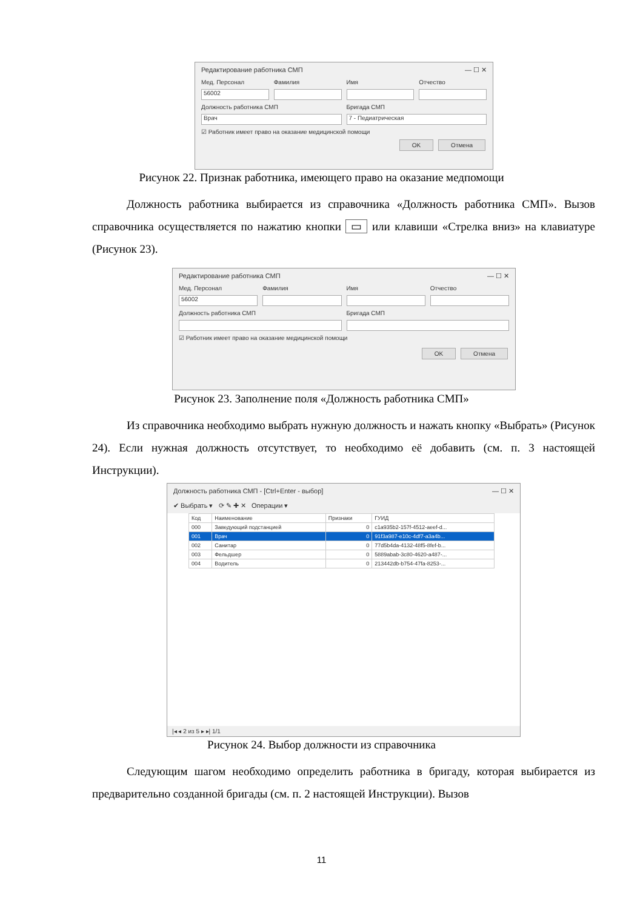Редактирование работника СМП — ☐ ✕
Мед. Персонал Фамилия Имя Отчество
56002
Должность работника СМП Бригада СМП
Врач 7 - Педиатрическая
☑ Работник имеет право на оказание медицинской помощи
OK Отмена
Рисунок 22. Признак работника, имеющего право на оказание медпомощи
   Должность работника выбирается из справочника «Должность работника СМП». Вызов справочника осуществляется по нажатию кнопки ▭ или клавиши «Стрелка вниз» на клавиатуре (Рисунок 23).
Редактирование работника СМП — ☐ ✕
Мед. Персонал Фамилия Имя Отчество
56002
Должность работника СМП Бригада СМП
☑ Работник имеет право на оказание медицинской помощи
OK Отмена
Рисунок 23. Заполнение поля «Должность работника СМП»
   Из справочника необходимо выбрать нужную должность и нажать кнопку «Выбрать» (Рисунок 24). Если нужная должность отсутствует, то необходимо её добавить (см. п. 3 настоящей Инструкции).
Должность работника СМП - [Ctrl+Enter - выбор] — ☐ ✕
✔ Выбрать ▾ ⟳ ✎ ✚ ✕ Операции ▾
| Код | Наименование | Признаки | ГУИД |
| --- | --- | --- | --- |
| 000 | Заведующий подстанцией | 0 | c1a935b2-157f-4512-aeef-d... |
| 001 | Врач | 0 | 91f3a987-e10c-4df7-a3a4b... |
| 002 | Санитар | 0 | 77d5b4da-4132-48f5-8fef-b... |
| 003 | Фельдшер | 0 | 5889abab-3c80-4620-a487-... |
| 004 | Водитель | 0 | 213442db-b754-47fa-8253-... |
|◂ ◂ 2 из 5 ▸ ▸| 1/1
Рисунок 24. Выбор должности из справочника
   Следующим шагом необходимо определить работника в бригаду, которая выбирается из предварительно созданной бригады (см. п. 2 настоящей Инструкции). Вызов
11